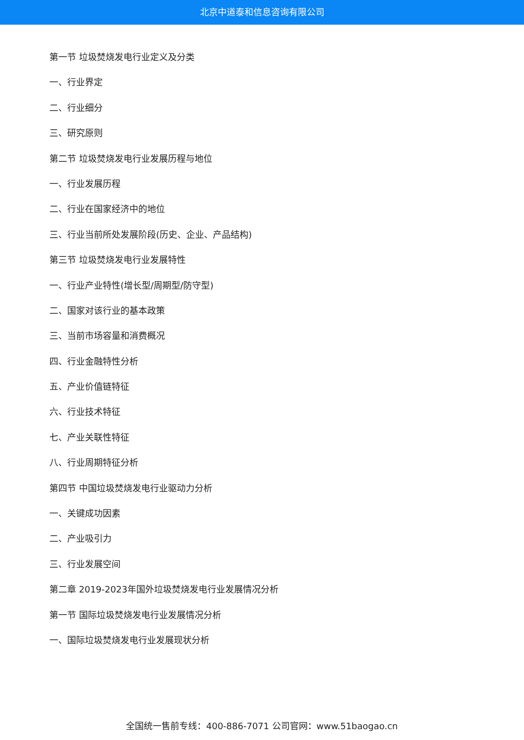北京中道泰和信息咨询有限公司
第一节 垃圾焚烧发电行业定义及分类
一、行业界定
二、行业细分
三、研究原则
第二节 垃圾焚烧发电行业发展历程与地位
一、行业发展历程
二、行业在国家经济中的地位
三、行业当前所处发展阶段(历史、企业、产品结构)
第三节 垃圾焚烧发电行业发展特性
一、行业产业特性(增长型/周期型/防守型)
二、国家对该行业的基本政策
三、当前市场容量和消费概况
四、行业金融特性分析
五、产业价值链特征
六、行业技术特征
七、产业关联性特征
八、行业周期特征分析
第四节 中国垃圾焚烧发电行业驱动力分析
一、关键成功因素
二、产业吸引力
三、行业发展空间
第二章 2019-2023年国外垃圾焚烧发电行业发展情况分析
第一节 国际垃圾焚烧发电行业发展情况分析
一、国际垃圾焚烧发电行业发展现状分析
全国统一售前专线：400-886-7071 公司官网：www.51baogao.cn